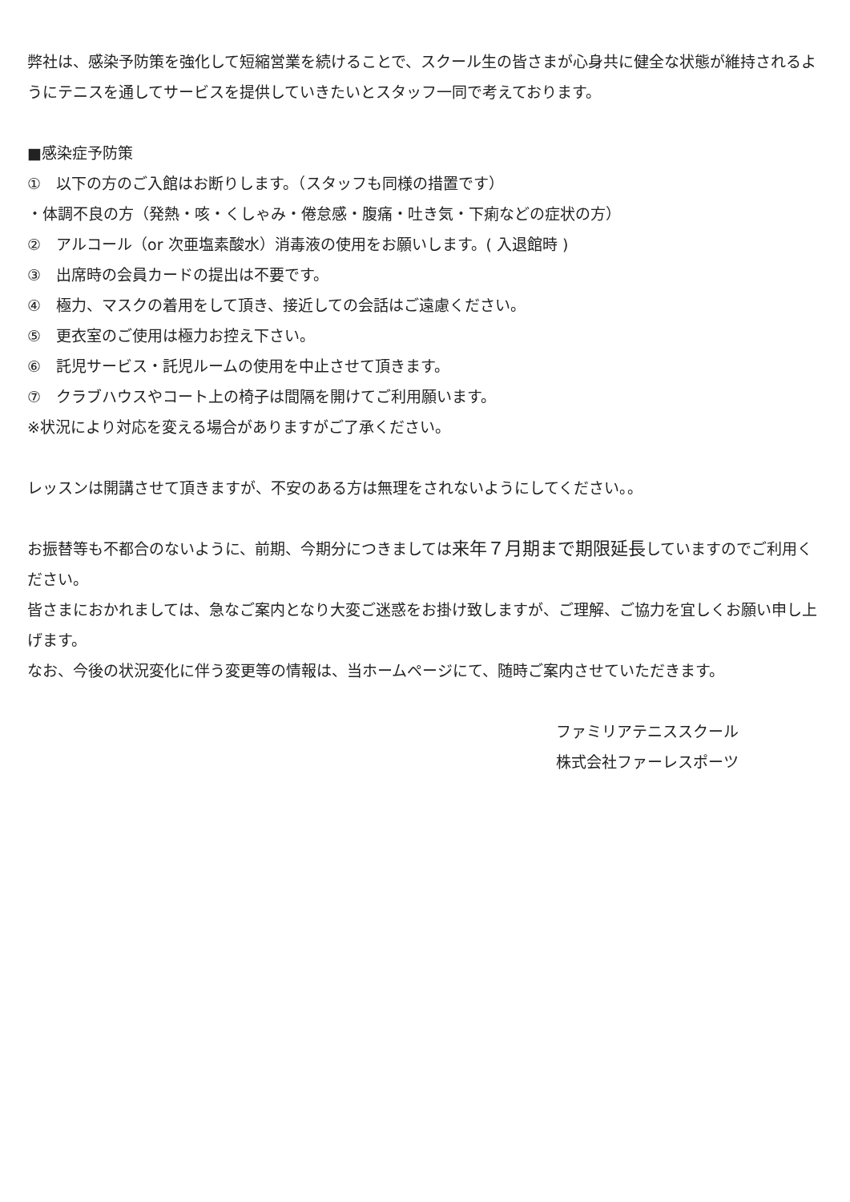弊社は、感染予防策を強化して短縮営業を続けることで、スクール生の皆さまが心身共に健全な状態が維持されるようにテニスを通してサービスを提供していきたいとスタッフ一同で考えております。
■感染症予防策
①　以下の方のご入館はお断りします。（スタッフも同様の措置です）
・体調不良の方（発熱・咳・くしゃみ・倦怠感・腹痛・吐き気・下痢などの症状の方）
②　アルコール（or 次亜塩素酸水）消毒液の使用をお願いします。( 入退館時 )
③　出席時の会員カードの提出は不要です。
④　極力、マスクの着用をして頂き、接近しての会話はご遠慮ください。
⑤　更衣室のご使用は極力お控え下さい。
⑥　託児サービス・託児ルームの使用を中止させて頂きます。
⑦　クラブハウスやコート上の椅子は間隔を開けてご利用願います。
※状況により対応を変える場合がありますがご了承ください。
レッスンは開講させて頂きますが、不安のある方は無理をされないようにしてください。。
お振替等も不都合のないように、前期、今期分につきましては来年７月期まで期限延長していますのでご利用ください。
皆さまにおかれましては、急なご案内となり大変ご迷惑をお掛け致しますが、ご理解、ご協力を宜しくお願い申し上げます。
なお、今後の状況変化に伴う変更等の情報は、当ホームページにて、随時ご案内させていただきます。
ファミリアテニススクール
株式会社ファーレスポーツ